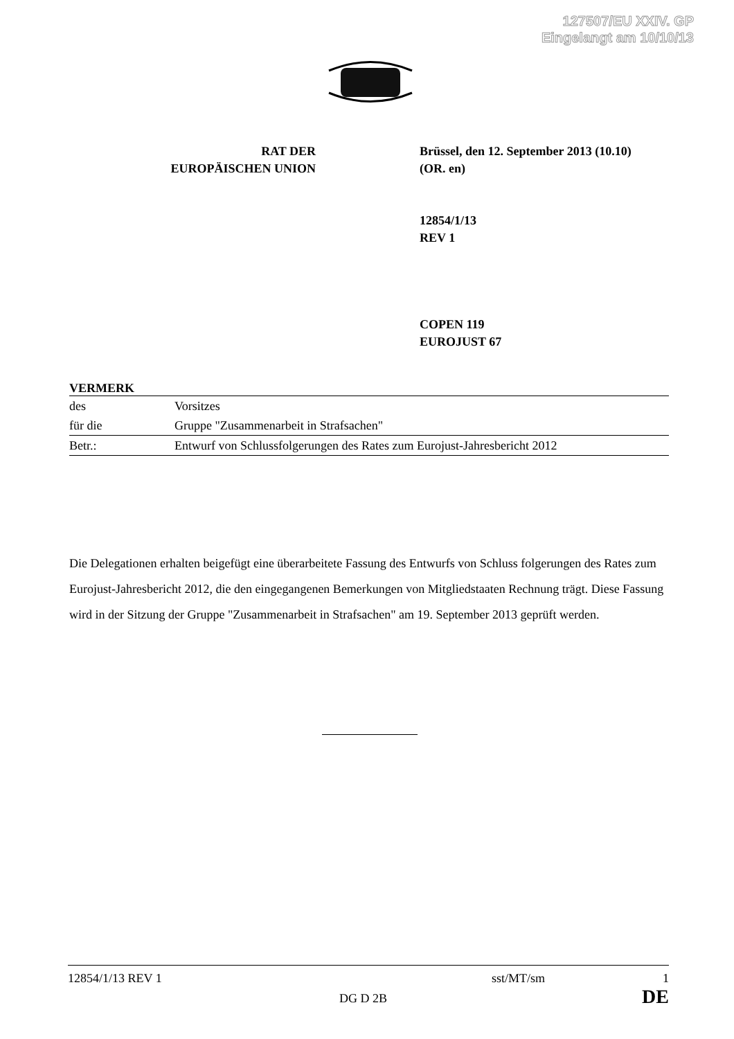127507/EU XXIV. GP
Eingelangt am 10/10/13
RAT DER
EUROPÄISCHEN UNION
Brüssel, den 12. September 2013 (10.10)
(OR. en)
12854/1/13
REV 1
COPEN 119
EUROJUST 67
VERMERK
| des | Vorsitzes |
| für die | Gruppe "Zusammenarbeit in Strafsachen" |
| Betr.: | Entwurf von Schlussfolgerungen des Rates zum Eurojust-Jahresbericht 2012 |
Die Delegationen erhalten beigefügt eine überarbeitete Fassung des Entwurfs von Schluss folgerungen des Rates zum Eurojust-Jahresbericht 2012, die den eingegangenen Bemerkungen von Mitgliedstaaten Rechnung trägt. Diese Fassung wird in der Sitzung der Gruppe "Zusammenarbeit in Strafsachen" am 19. September 2013 geprüft werden.
12854/1/13 REV 1 sst/MT/sm 1
DG D 2B DE